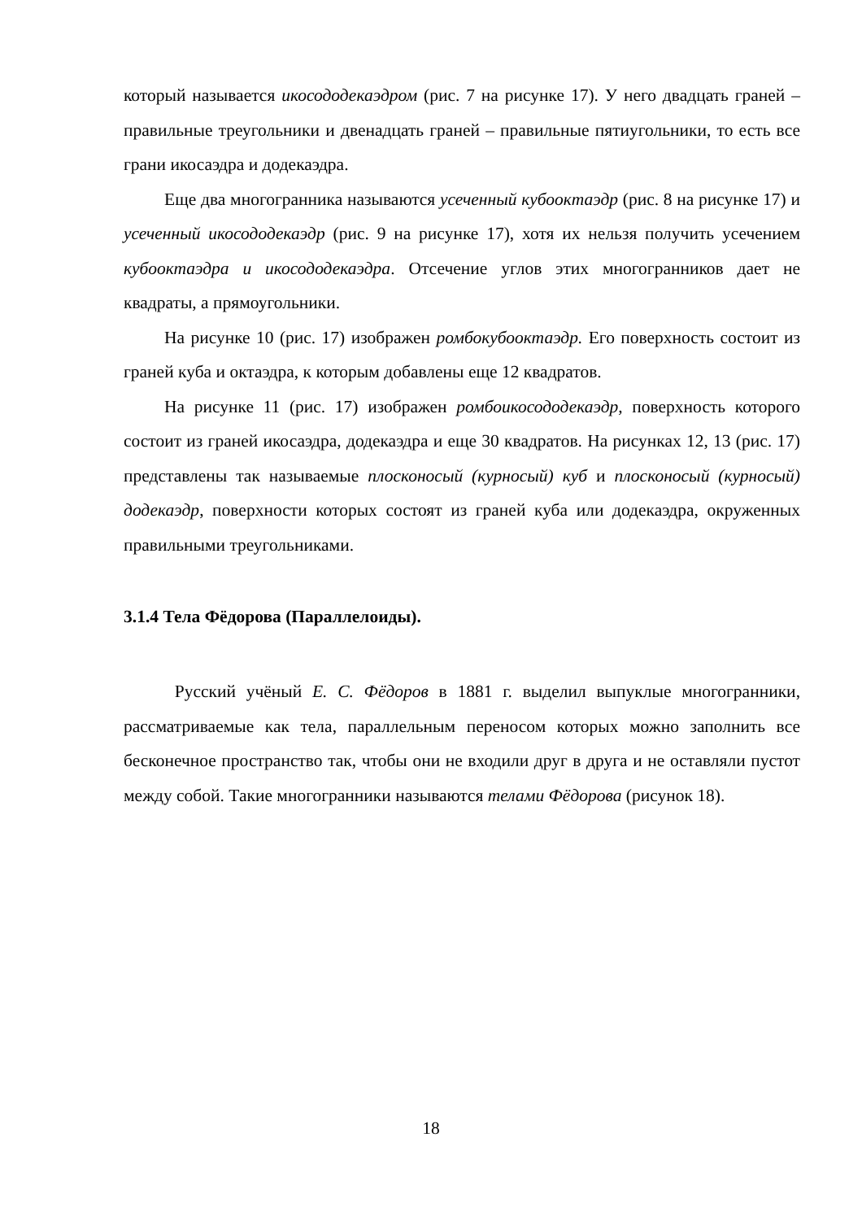который называется икосододекаэдром (рис. 7 на рисунке 17). У него двадцать граней – правильные треугольники и двенадцать граней – правильные пятиугольники, то есть все грани икосаэдра и додекаэдра.
Еще два многогранника называются усеченный кубооктаэдр (рис. 8 на рисунке 17) и усеченный икосододекаэдр (рис. 9 на рисунке 17), хотя их нельзя получить усечением кубооктаэдра и икосододекаэдра. Отсечение углов этих многогранников дает не квадраты, а прямоугольники.
На рисунке 10 (рис. 17) изображен ромбокубооктаэдр. Его поверхность состоит из граней куба и октаэдра, к которым добавлены еще 12 квадратов.
На рисунке 11 (рис. 17) изображен ромбоикосододекаэдр, поверхность которого состоит из граней икосаэдра, додекаэдра и еще 30 квадратов. На рисунках 12, 13 (рис. 17) представлены так называемые плосконосый (курносый) куб и плосконосый (курносый) додекаэдр, поверхности которых состоят из граней куба или додекаэдра, окруженных правильными треугольниками.
3.1.4 Тела Фёдорова (Параллелоиды).
Русский учёный Е. С. Фёдоров в 1881 г. выделил выпуклые многогранники, рассматриваемые как тела, параллельным переносом которых можно заполнить все бесконечное пространство так, чтобы они не входили друг в друга и не оставляли пустот между собой. Такие многогранники называются телами Фёдорова (рисунок 18).
18